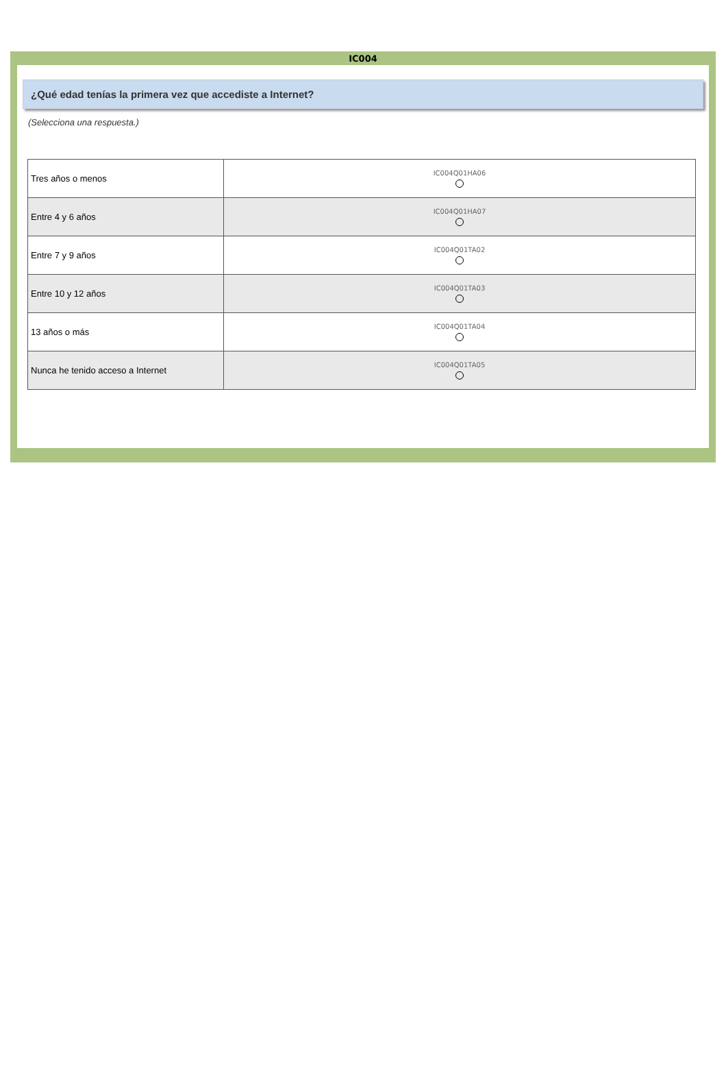IC004
¿Qué edad tenías la primera vez que accediste a Internet?
(Selecciona una respuesta.)
| Tres años o menos | IC004Q01HA06 |
| Entre 4 y 6 años | IC004Q01HA07 |
| Entre 7 y 9 años | IC004Q01TA02 |
| Entre 10 y 12 años | IC004Q01TA03 |
| 13 años o más | IC004Q01TA04 |
| Nunca he tenido acceso a Internet | IC004Q01TA05 |